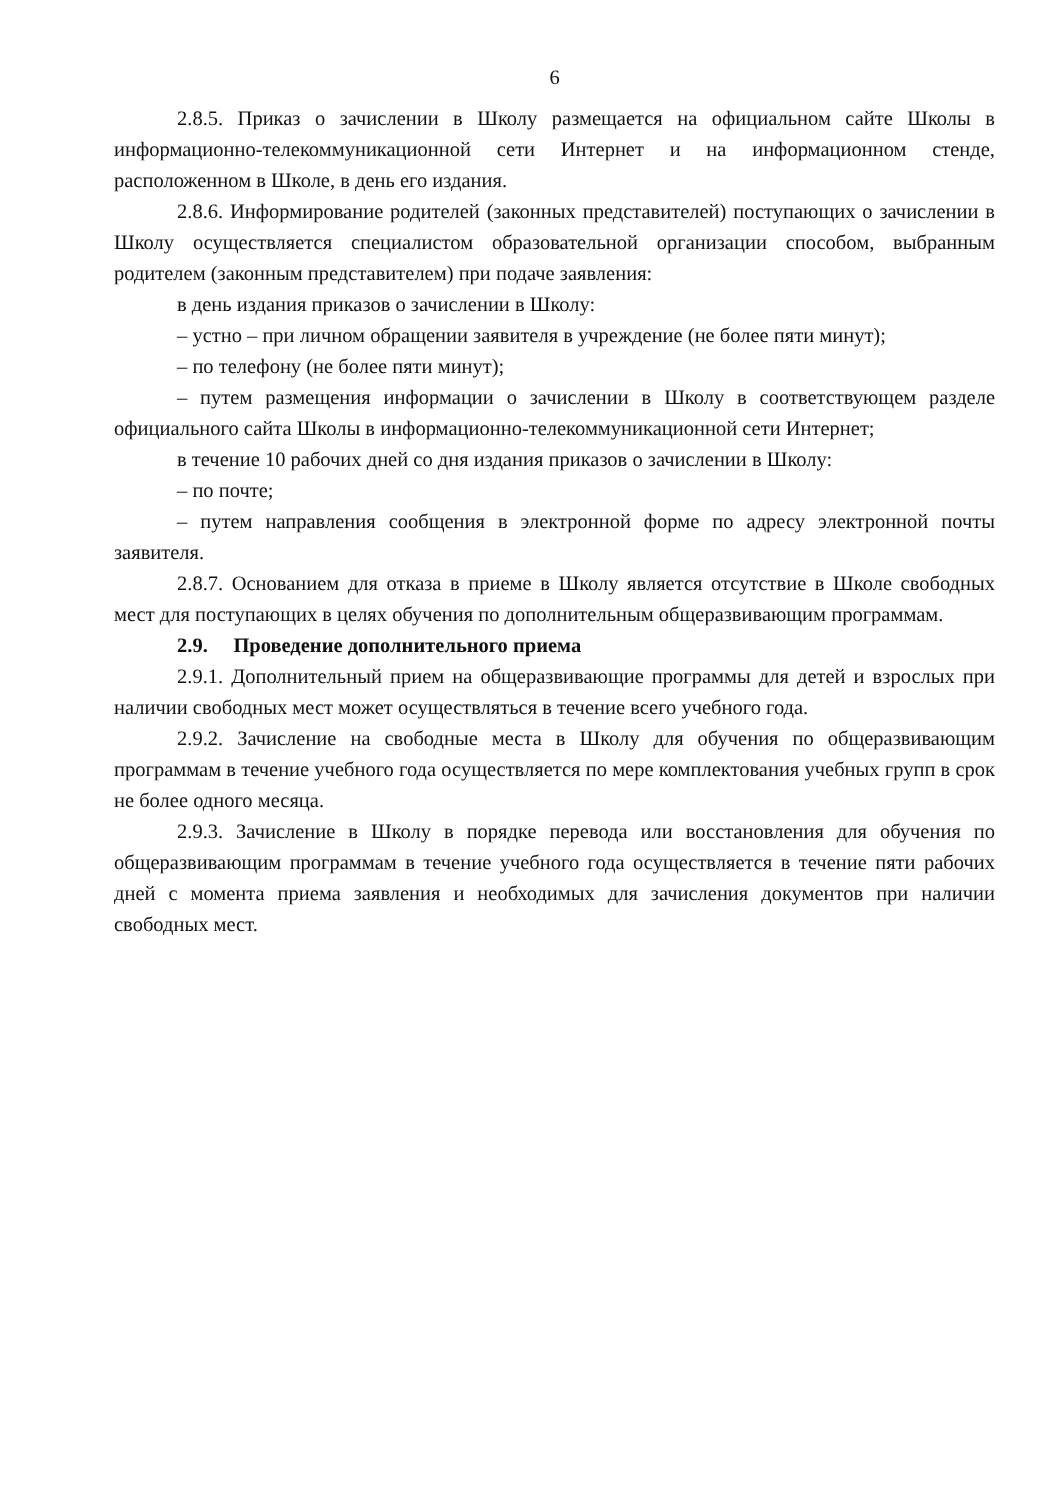6
2.8.5. Приказ о зачислении в Школу размещается на официальном сайте Школы в информационно-телекоммуникационной сети Интернет и на информационном стенде, расположенном в Школе, в день его издания.
2.8.6. Информирование родителей (законных представителей) поступающих о зачислении в Школу осуществляется специалистом образовательной организации способом, выбранным родителем (законным представителем) при подаче заявления:
в день издания приказов о зачислении в Школу:
– устно – при личном обращении заявителя в учреждение (не более пяти минут);
– по телефону (не более пяти минут);
– путем размещения информации о зачислении в Школу в соответствующем разделе официального сайта Школы в информационно-телекоммуникационной сети Интернет;
в течение 10 рабочих дней со дня издания приказов о зачислении в Школу:
– по почте;
– путем направления сообщения в электронной форме по адресу электронной почты заявителя.
2.8.7. Основанием для отказа в приеме в Школу является отсутствие в Школе свободных мест для поступающих в целях обучения по дополнительным общеразвивающим программам.
2.9. Проведение дополнительного приема
2.9.1. Дополнительный прием на общеразвивающие программы для детей и взрослых при наличии свободных мест может осуществляться в течение всего учебного года.
2.9.2. Зачисление на свободные места в Школу для обучения по общеразвивающим программам в течение учебного года осуществляется по мере комплектования учебных групп в срок не более одного месяца.
2.9.3. Зачисление в Школу в порядке перевода или восстановления для обучения по общеразвивающим программам в течение учебного года осуществляется в течение пяти рабочих дней с момента приема заявления и необходимых для зачисления документов при наличии свободных мест.